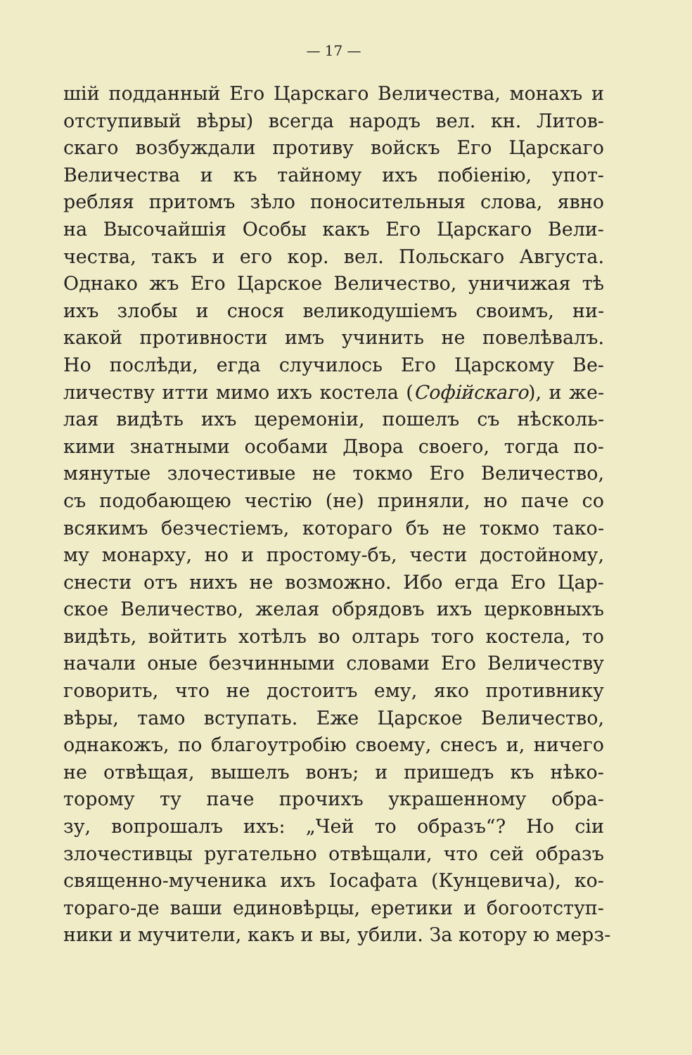— 17 —
шій подданный Его Царскаго Величества, монахъ и
отступивый вѣры) всегда народъ вел. кн. Литов-
скаго возбуждали противу войскъ Его Царскаго
Величества и къ тайному ихъ побіенію, упот-
ребляя притомъ зѣло поносительныя слова, явно
на Высочайшія Особы какъ Его Царскаго Вели-
чества, такъ и его кор. вел. Польскаго Августа.
Однако жъ Его Царское Величество, уничижая тѣ
ихъ злобы и снося великодушіемъ своимъ, ни-
какой противности имъ учинить не повелѣвалъ.
Но послѣди, егда случилось Его Царскому Ве-
личеству итти мимо ихъ костела (Софійскаго), и же-
лая видѣть ихъ церемоніи, пошелъ съ нѣсколь-
кими знатными особами Двора своего, тогда по-
мянутые злочестивые не токмо Его Величество,
съ подобающею честію (не) приняли, но паче со
всякимъ безчестіемъ, котораго бъ не токмо тако-
му монарху, но и простому-бъ, чести достойному,
снести отъ нихъ не возможно. Ибо егда Его Цар-
ское Величество, желая обрядовъ ихъ церковныхъ
видѣть, войтить хотѣлъ во олтарь того костела, то
начали оные безчинными словами Его Величеству
говорить, что не достоитъ ему, яко противнику
вѣры, тамо вступать. Еже Царское Величество,
однакожъ, по благоутробію своему, снесъ и, ничего
не отвѣщая, вышелъ вонъ; и пришедъ къ нѣко-
торому ту паче прочихъ украшенному обра-
зу, вопрошалъ ихъ: „Чей то образъ“? Но сіи
злочестивцы ругательно отвѣщали, что сей образъ
священно-мученика ихъ Іосафата (Кунцевича), ко-
тораго-де ваши единовѣрцы, еретики и богоотступ-
ники и мучители, какъ и вы, убили. За котору ю мерз-